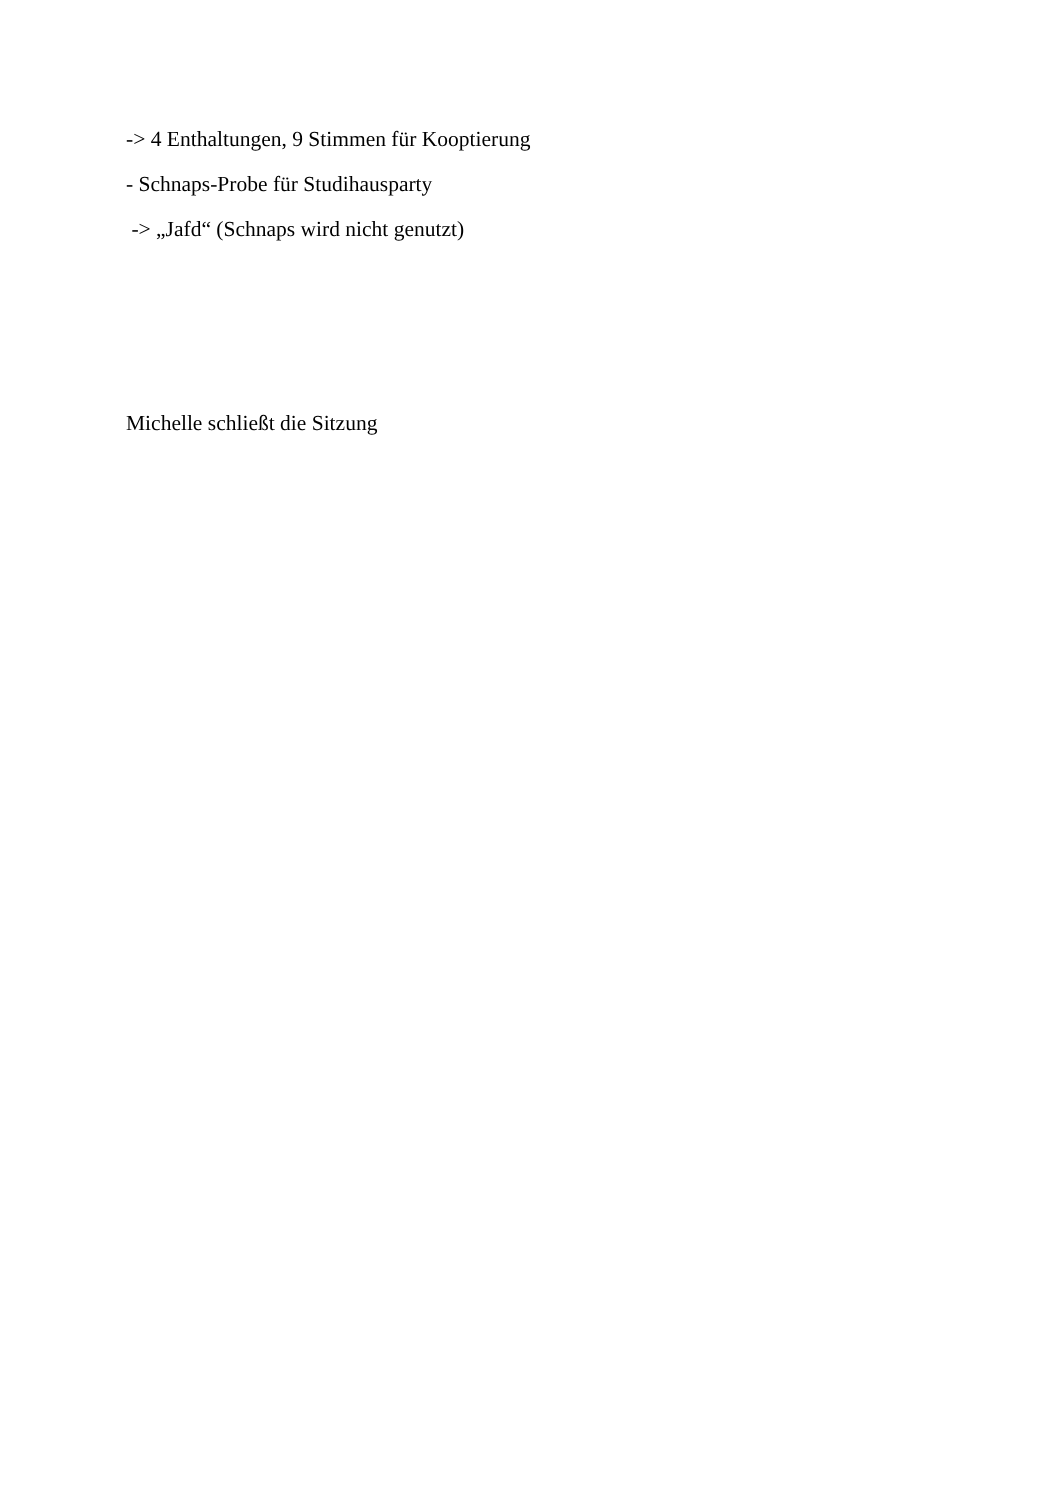-> 4 Enthaltungen, 9 Stimmen für Kooptierung
- Schnaps-Probe für Studihausparty
-> „Jafd“ (Schnaps wird nicht genutzt)
Michelle schließt die Sitzung